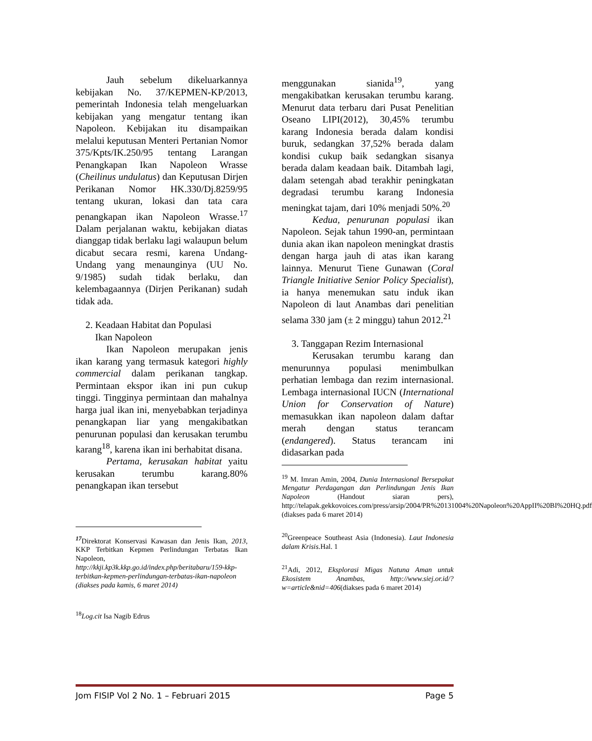Jauh sebelum dikeluarkannya kebijakan No. 37/KEPMEN-KP/2013, pemerintah Indonesia telah mengeluarkan kebijakan yang mengatur tentang ikan Napoleon. Kebijakan itu disampaikan melalui keputusan Menteri Pertanian Nomor 375/Kpts/IK.250/95 tentang Larangan Penangkapan Ikan Napoleon Wrasse (Cheilinus undulatus) dan Keputusan Dirjen Perikanan Nomor HK.330/Dj.8259/95 tentang ukuran, lokasi dan tata cara penangkapan ikan Napoleon Wrasse.<sup>17</sup> Dalam perjalanan waktu, kebijakan diatas dianggap tidak berlaku lagi walaupun belum dicabut secara resmi, karena Undang-Undang yang menaunginya (UU No. 9/1985) sudah tidak berlaku, dan kelembagaannya (Dirjen Perikanan) sudah tidak ada.
2. Keadaan Habitat dan Populasi
Ikan Napoleon
Ikan Napoleon merupakan jenis ikan karang yang termasuk kategori highly commercial dalam perikanan tangkap. Permintaan ekspor ikan ini pun cukup tinggi. Tingginya permintaan dan mahalnya harga jual ikan ini, menyebabkan terjadinya penangkapan liar yang mengakibatkan penurunan populasi dan kerusakan terumbu karang<sup>18</sup>, karena ikan ini berhabitat disana.
Pertama, kerusakan habitat yaitu kerusakan terumbu karang.80% penangkapan ikan tersebut
<sup>17</sup> Direktorat Konservasi Kawasan dan Jenis Ikan, 2013, KKP Terbitkan Kepmen Perlindungan Terbatas Ikan Napoleon, http://kkji.kp3k.kkp.go.id/index.php/beritabaru/159-kkp-terbitkan-kepmen-perlindungan-terbatas-ikan-napoleon (diakses pada kamis, 6 maret 2014)
<sup>18</sup> Log.cit Isa Nagib Edrus
menggunakan sianida<sup>19</sup>, yang mengakibatkan kerusakan terumbu karang. Menurut data terbaru dari Pusat Penelitian Oseano LIPI(2012), 30,45% terumbu karang Indonesia berada dalam kondisi buruk, sedangkan 37,52% berada dalam kondisi cukup baik sedangkan sisanya berada dalam keadaan baik. Ditambah lagi, dalam setengah abad terakhir peningkatan degradasi terumbu karang Indonesia meningkat tajam, dari 10% menjadi 50%.<sup>20</sup>
Kedua, penurunan populasi ikan Napoleon. Sejak tahun 1990-an, permintaan dunia akan ikan napoleon meningkat drastis dengan harga jauh di atas ikan karang lainnya. Menurut Tiene Gunawan (Coral Triangle Initiative Senior Policy Specialist), ia hanya menemukan satu induk ikan Napoleon di laut Anambas dari penelitian selama 330 jam (± 2 minggu) tahun 2012.<sup>21</sup>
3. Tanggapan Rezim Internasional
Kerusakan terumbu karang dan menurunnya populasi menimbulkan perhatian lembaga dan rezim internasional. Lembaga internasional IUCN (International Union for Conservation of Nature) memasukkan ikan napoleon dalam daftar merah dengan status terancam (endangered). Status terancam ini didasarkan pada
<sup>19</sup> M. Imran Amin, 2004, Dunia Internasional Bersepakat Mengatur Perdagangan dan Perlindungan Jenis Ikan Napoleon (Handout siaran pers), http://telapak.gekkovoices.com/press/arsip/2004/PR%20131004%20Napoleon%20AppII%20BI%20HQ.pdf (diakses pada 6 maret 2014)
<sup>20</sup> Greenpeace Southeast Asia (Indonesia). Laut Indonesia dalam Krisis.Hal. 1
<sup>21</sup> Adi, 2012, Eksplorasi Migas Natuna Aman untuk Ekosistem Anambas, http://www.siej.or.id/?w=article&nid=406(diakses pada 6 maret 2014)
Jom FISIP Vol 2 No. 1 – Februari 2015 Page 5